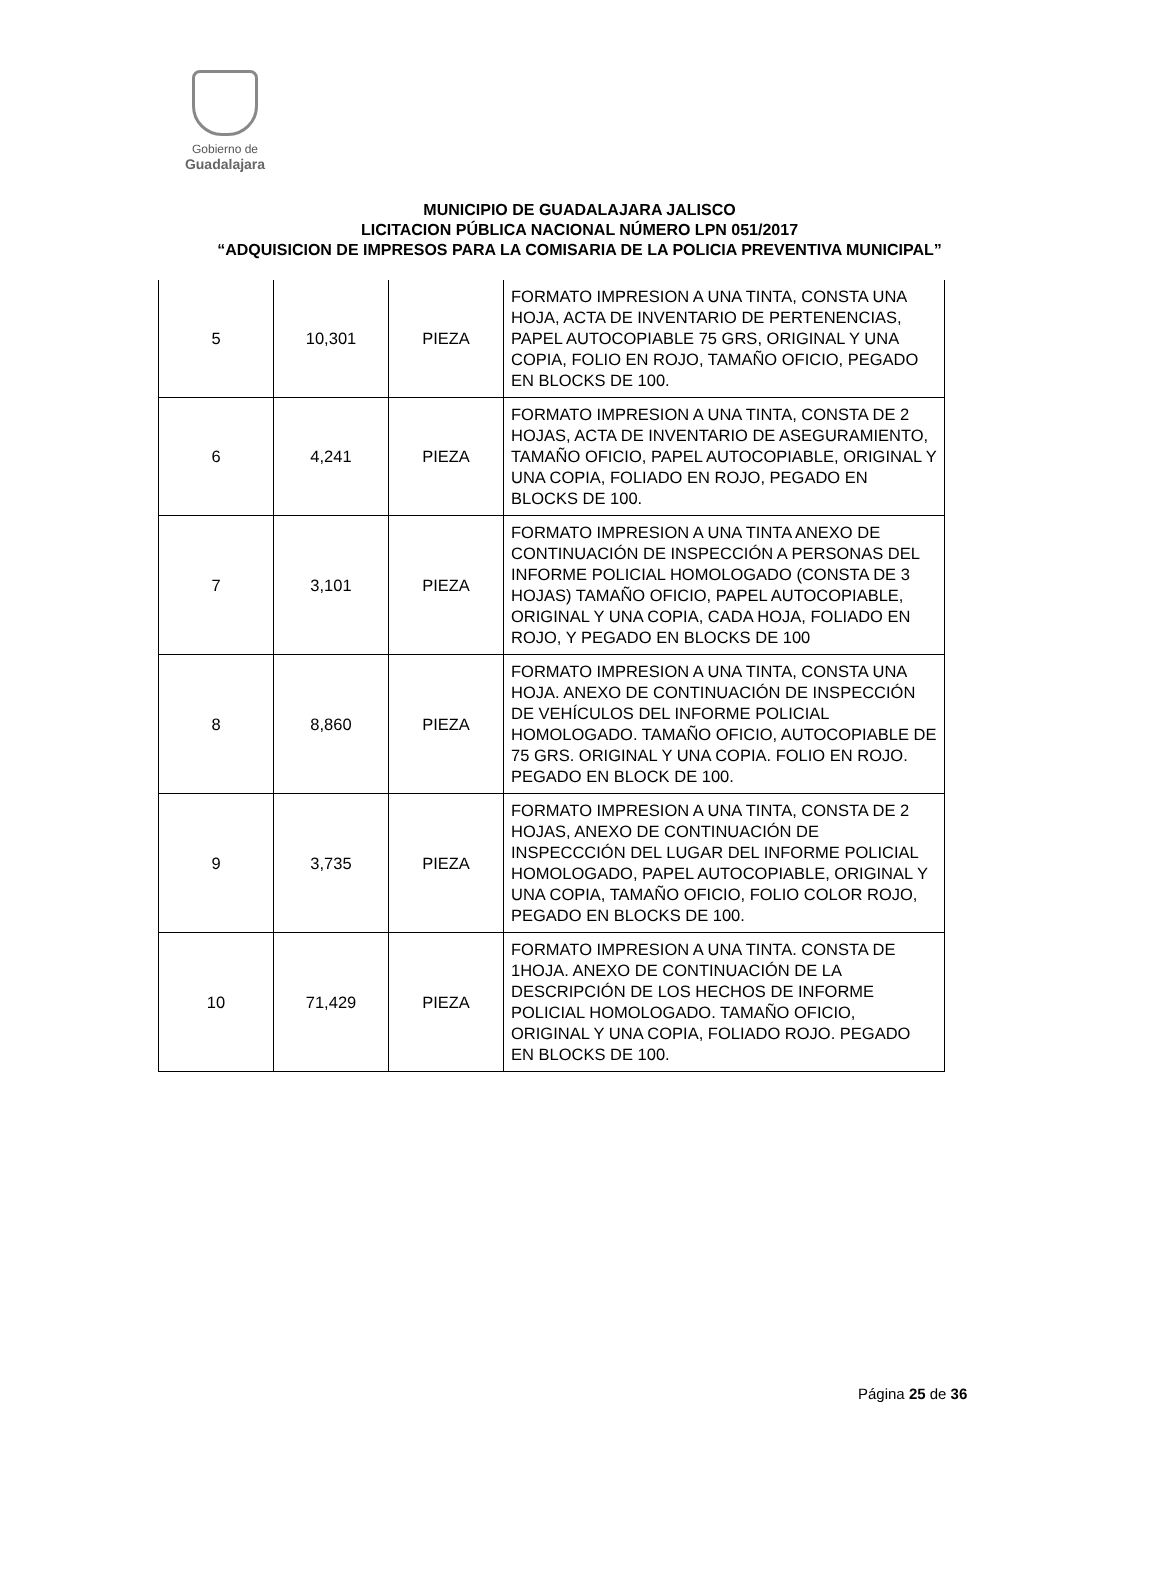Gobierno de
Guadalajara
MUNICIPIO DE GUADALAJARA JALISCO
LICITACION PÚBLICA NACIONAL NÚMERO LPN 051/2017
“ADQUISICION DE IMPRESOS PARA LA COMISARIA DE LA POLICIA PREVENTIVA MUNICIPAL”
| 5 | 10,301 | PIEZA | FORMATO IMPRESION A UNA TINTA, CONSTA UNA HOJA, ACTA DE INVENTARIO DE PERTENENCIAS, PAPEL AUTOCOPIABLE 75 GRS, ORIGINAL Y UNA COPIA, FOLIO EN ROJO, TAMAÑO OFICIO, PEGADO EN BLOCKS DE 100. |
| 6 | 4,241 | PIEZA | FORMATO IMPRESION A UNA TINTA, CONSTA DE 2 HOJAS, ACTA DE INVENTARIO DE ASEGURAMIENTO, TAMAÑO OFICIO, PAPEL AUTOCOPIABLE, ORIGINAL Y UNA COPIA, FOLIADO EN ROJO, PEGADO EN BLOCKS DE 100. |
| 7 | 3,101 | PIEZA | FORMATO IMPRESION A UNA TINTA ANEXO DE CONTINUACIÓN DE INSPECCIÓN A PERSONAS DEL INFORME POLICIAL HOMOLOGADO (CONSTA DE 3 HOJAS) TAMAÑO OFICIO, PAPEL AUTOCOPIABLE, ORIGINAL Y UNA COPIA, CADA HOJA, FOLIADO EN ROJO, Y PEGADO EN BLOCKS DE 100 |
| 8 | 8,860 | PIEZA | FORMATO IMPRESION A UNA TINTA, CONSTA UNA HOJA. ANEXO DE CONTINUACIÓN DE INSPECCIÓN DE VEHÍCULOS DEL INFORME POLICIAL HOMOLOGADO. TAMAÑO OFICIO, AUTOCOPIABLE DE 75 GRS. ORIGINAL Y UNA COPIA. FOLIO EN ROJO. PEGADO EN BLOCK DE 100. |
| 9 | 3,735 | PIEZA | FORMATO IMPRESION A UNA TINTA, CONSTA DE 2 HOJAS, ANEXO DE CONTINUACIÓN DE INSPECCCIÓN DEL LUGAR DEL INFORME POLICIAL HOMOLOGADO, PAPEL AUTOCOPIABLE, ORIGINAL Y UNA COPIA, TAMAÑO OFICIO, FOLIO COLOR ROJO, PEGADO EN BLOCKS DE 100. |
| 10 | 71,429 | PIEZA | FORMATO IMPRESION A UNA TINTA. CONSTA DE 1HOJA. ANEXO DE CONTINUACIÓN DE LA DESCRIPCIÓN DE LOS HECHOS DE INFORME POLICIAL HOMOLOGADO. TAMAÑO OFICIO, ORIGINAL Y UNA COPIA, FOLIADO ROJO. PEGADO EN BLOCKS DE 100. |
Página 25 de 36